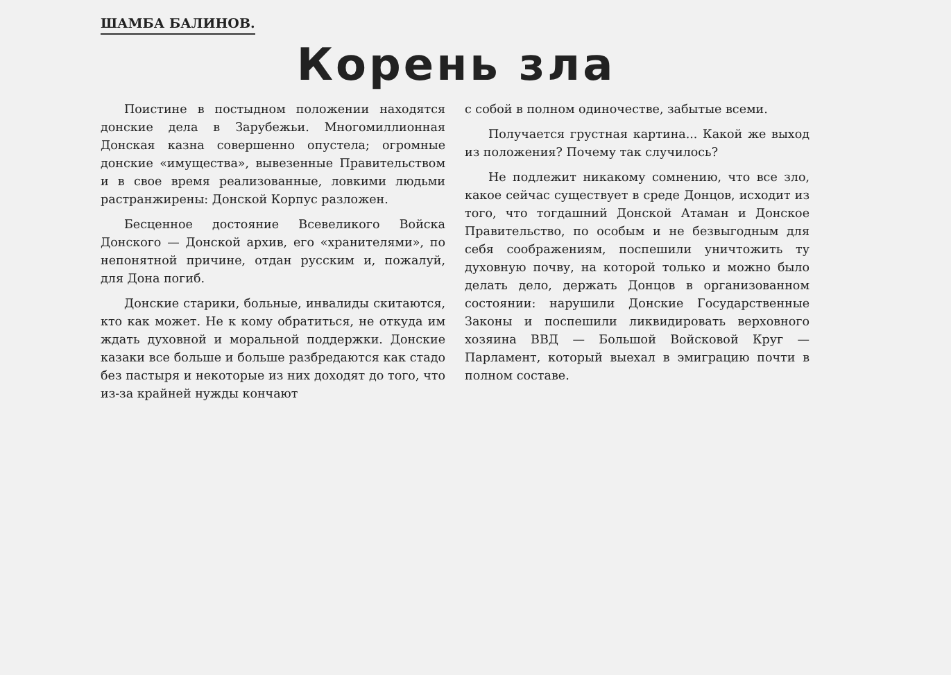ШАМБА БАЛИНОВ.
Корень зла
Поистине в постыдном положении находятся донские дела в Зарубежьи. Многомиллионная Донская казна совершенно опустела; огромные донские «имущества», вывезенные Правительством и в свое время реализованные, ловкими людьми растранжирены: Донской Корпус разложен.
Бесценное достояние Всевеликого Войска Донского — Донской архив, его «хранителями», по непонятной причине, отдан русским и, пожалуй, для Дона погиб.
Донские старики, больные, инвалиды скитаются, кто как может. Не к кому обратиться, не откуда им ждать духовной и моральной поддержки. Донские казаки все больше и больше разбредаются как стадо без пастыря и некоторые из них доходят до того, что из-за крайней нужды кончают
с собой в полном одиночестве, забытые всеми.
Получается грустная картина... Какой же выход из положения? Почему так случилось?
Не подлежит никакому сомнению, что все зло, какое сейчас существует в среде Донцов, исходит из того, что тогдашний Донской Атаман и Донское Правительство, по особым и не безвыгодным для себя соображениям, поспешили уничтожить ту духовную почву, на которой только и можно было делать дело, держать Донцов в организованном состоянии: нарушили Донские Государственные Законы и поспешили ликвидировать верховного хозяина ВВД — Большой Войсковой Круг — Парламент, который выехал в эмиграцию почти в полном составе.